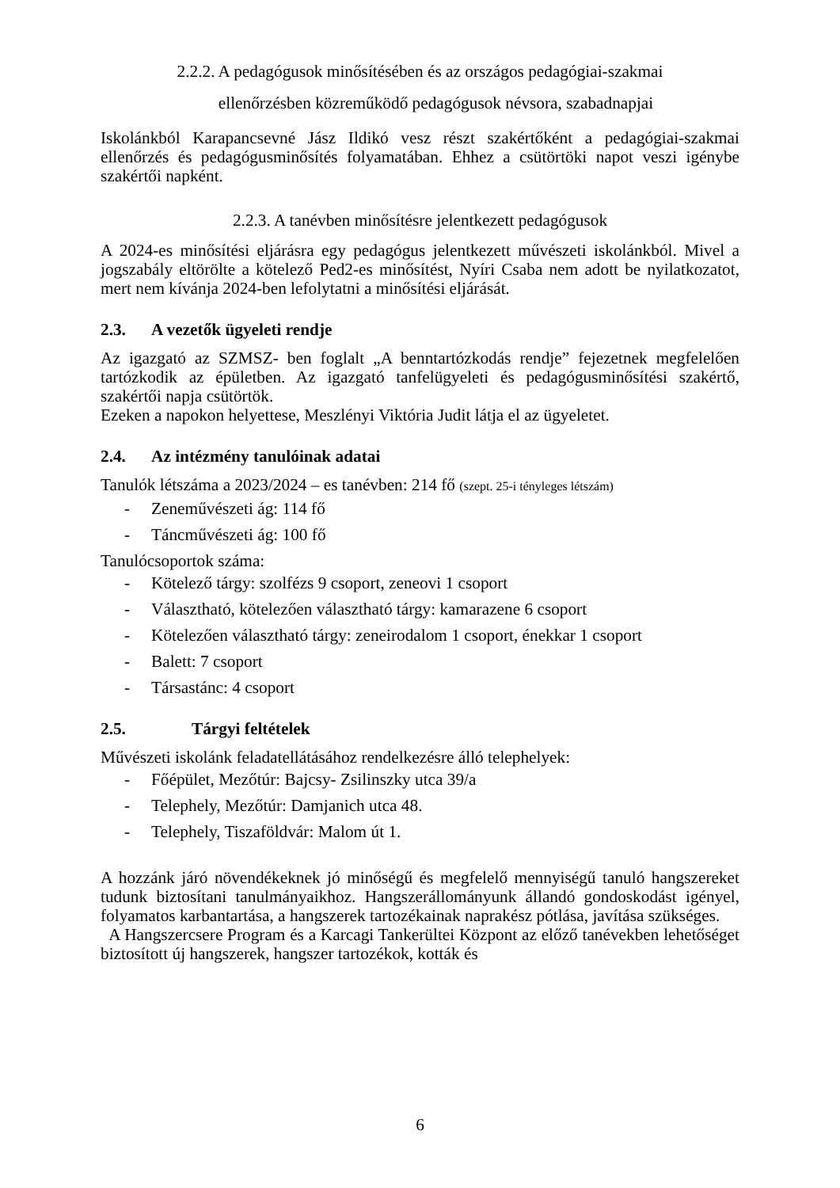2.2.2. A pedagógusok minősítésében és az országos pedagógiai-szakmai
ellenőrzésben közreműködő pedagógusok névsora, szabadnapjai
Iskolánkból Karapancsevné Jász Ildikó vesz részt szakértőként a pedagógiai-szakmai ellenőrzés és pedagógusminősítés folyamatában. Ehhez a csütörtöki napot veszi igénybe szakértői napként.
2.2.3. A tanévben minősítésre jelentkezett pedagógusok
A 2024-es minősítési eljárásra egy pedagógus jelentkezett művészeti iskolánkból. Mivel a jogszabály eltörölte a kötelező Ped2-es minősítést, Nyíri Csaba nem adott be nyilatkozatot, mert nem kívánja 2024-ben lefolytatni a minősítési eljárását.
2.3. A vezetők ügyeleti rendje
Az igazgató az SZMSZ- ben foglalt „A benntartózkodás rendje” fejezetnek megfelelően tartózkodik az épületben. Az igazgató tanfelügyeleti és pedagógusminősítési szakértő, szakértői napja csütörtök.
Ezeken a napokon helyettese, Meszlényi Viktória Judit látja el az ügyeletet.
2.4. Az intézmény tanulóinak adatai
Tanulók létszáma a 2023/2024 – es tanévben: 214 fő (szept. 25-i tényleges létszám)
- Zeneművészeti ág: 114 fő
- Táncművészeti ág: 100 fő
Tanulócsoportok száma:
- Kötelező tárgy: szolfézs 9 csoport, zeneovi 1 csoport
- Választható, kötelezően választható tárgy: kamarazene 6 csoport
- Kötelezően választható tárgy: zeneirodalom 1 csoport, énekkar 1 csoport
- Balett: 7 csoport
- Társastánc: 4 csoport
2.5. Tárgyi feltételek
Művészeti iskolánk feladatellátásához rendelkezésre álló telephelyek:
- Főépület, Mezőtúr: Bajcsy- Zsilinszky utca 39/a
- Telephely, Mezőtúr: Damjanich utca 48.
- Telephely, Tiszaföldvár: Malom út 1.
A hozzánk járó növendékeknek jó minőségű és megfelelő mennyiségű tanuló hangszereket tudunk biztosítani tanulmányaikhoz. Hangszerállományunk állandó gondoskodást igényel, folyamatos karbantartása, a hangszerek tartozékainak naprakész pótlása, javítása szükséges.
A Hangszercsere Program és a Karcagi Tankerültei Központ az előző tanévekben lehetőséget biztosított új hangszerek, hangszer tartozékok, kották és
6